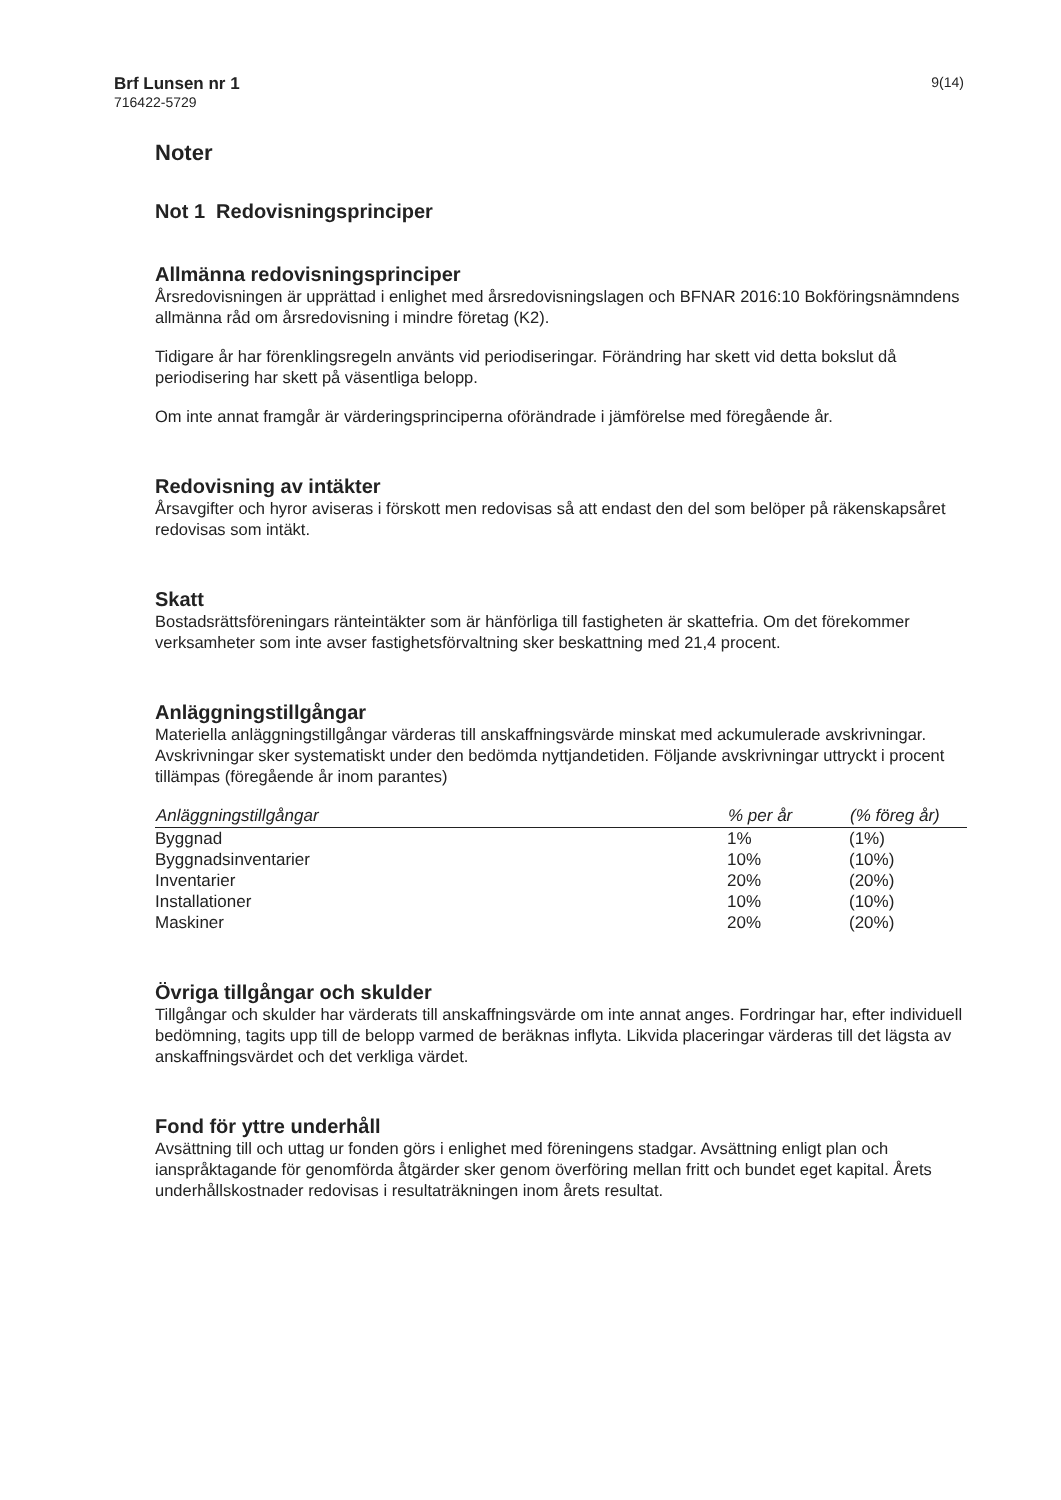Brf Lunsen nr 1
716422-5729
9(14)
Noter
Not 1 Redovisningsprinciper
Allmänna redovisningsprinciper
Årsredovisningen är upprättad i enlighet med årsredovisningslagen och BFNAR 2016:10 Bokföringsnämndens allmänna råd om årsredovisning i mindre företag (K2).
Tidigare år har förenklingsregeln använts vid periodiseringar. Förändring har skett vid detta bokslut då periodisering har skett på väsentliga belopp.
Om inte annat framgår är värderingsprinciperna oförändrade i jämförelse med föregående år.
Redovisning av intäkter
Årsavgifter och hyror aviseras i förskott men redovisas så att endast den del som belöper på räkenskapsåret redovisas som intäkt.
Skatt
Bostadsrättsföreningars ränteintäkter som är hänförliga till fastigheten är skattefria. Om det förekommer verksamheter som inte avser fastighetsförvaltning sker beskattning med 21,4 procent.
Anläggningstillgångar
Materiella anläggningstillgångar värderas till anskaffningsvärde minskat med ackumulerade avskrivningar. Avskrivningar sker systematiskt under den bedömda nyttjandetiden. Följande avskrivningar uttryckt i procent tillämpas (föregående år inom parantes)
| Anläggningstillgångar | % per år | (% föreg år) |
| --- | --- | --- |
| Byggnad | 1% | (1%) |
| Byggnadsinventarier | 10% | (10%) |
| Inventarier | 20% | (20%) |
| Installationer | 10% | (10%) |
| Maskiner | 20% | (20%) |
Övriga tillgångar och skulder
Tillgångar och skulder har värderats till anskaffningsvärde om inte annat anges. Fordringar har, efter individuell bedömning, tagits upp till de belopp varmed de beräknas inflyta. Likvida placeringar värderas till det lägsta av anskaffningsvärdet och det verkliga värdet.
Fond för yttre underhåll
Avsättning till och uttag ur fonden görs i enlighet med föreningens stadgar. Avsättning enligt plan och ianspråktagande för genomförda åtgärder sker genom överföring mellan fritt och bundet eget kapital. Årets underhållskostnader redovisas i resultaträkningen inom årets resultat.